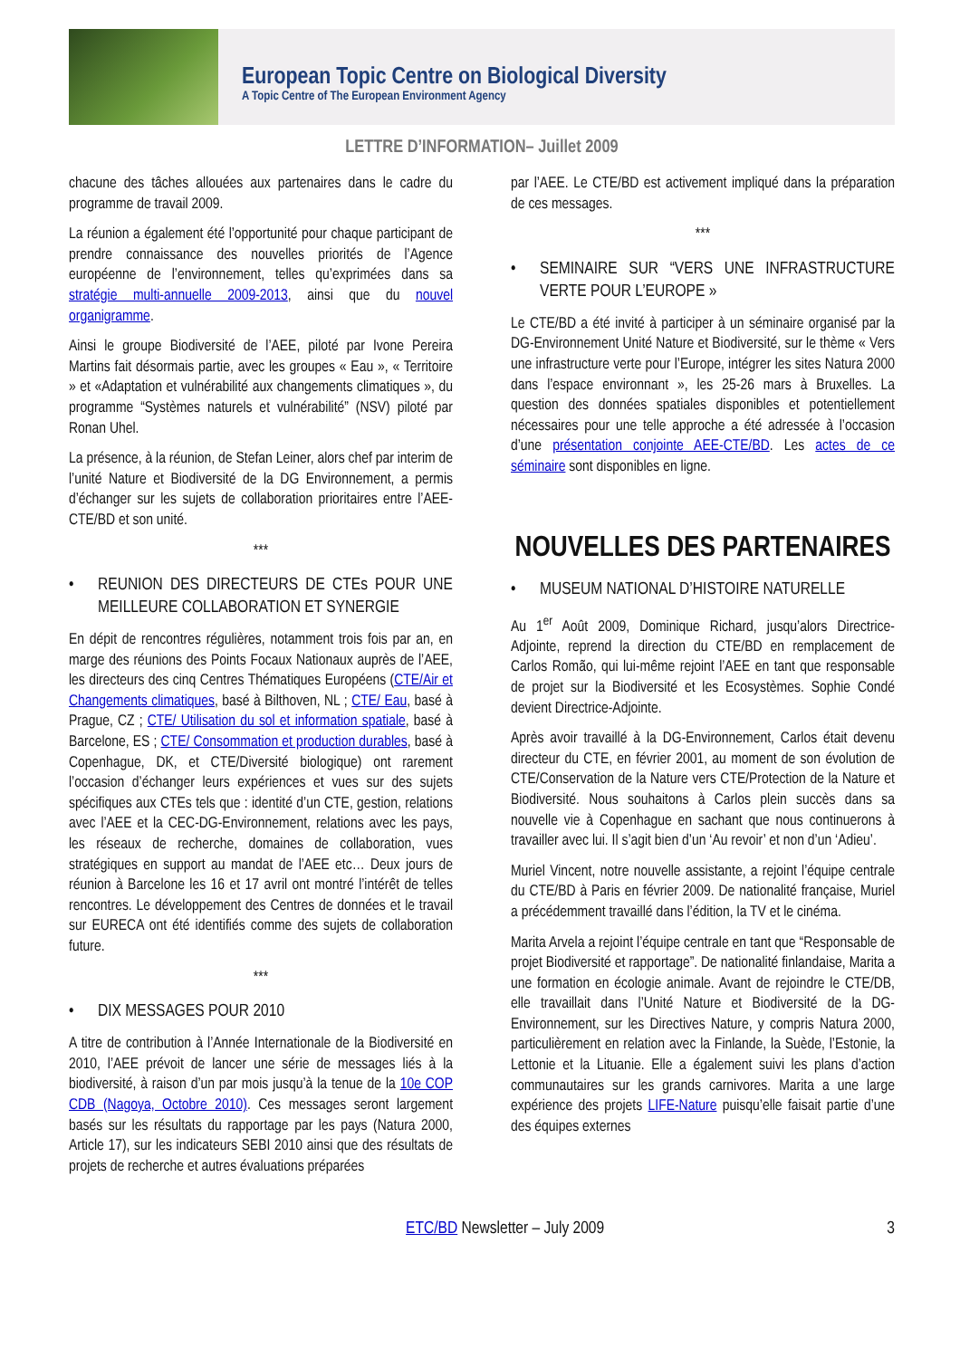European Topic Centre on Biological Diversity
A Topic Centre of The European Environment Agency
LETTRE D’INFORMATION– Juillet 2009
chacune des tâches allouées aux partenaires dans le cadre du programme de travail 2009.
La réunion a également été l’opportunité pour chaque participant de prendre connaissance des nouvelles priorités de l’Agence européenne de l’environnement, telles qu’exprimées dans sa stratégie multi-annuelle 2009-2013, ainsi que du nouvel organigramme.
Ainsi le groupe Biodiversité de l’AEE, piloté par Ivone Pereira Martins fait désormais partie, avec les groupes « Eau », « Territoire » et «Adaptation et vulnérabilité aux changements climatiques », du programme “Systèmes naturels et vulnérabilité” (NSV) piloté par Ronan Uhel.
La présence, à la réunion, de Stefan Leiner, alors chef par interim de l’unité Nature et Biodiversité de la DG Environnement, a permis d’échanger sur les sujets de collaboration prioritaires entre l’AEE-CTE/BD et son unité.
***
• REUNION DES DIRECTEURS DE CTEs POUR UNE MEILLEURE COLLABORATION ET SYNERGIE
En dépit de rencontres régulières, notamment trois fois par an, en marge des réunions des Points Focaux Nationaux auprès de l’AEE, les directeurs des cinq Centres Thématiques Européens (CTE/Air et Changements climatiques, basé à Bilthoven, NL ; CTE/ Eau, basé à Prague, CZ ; CTE/ Utilisation du sol et information spatiale, basé à Barcelone, ES ; CTE/ Consommation et production durables, basé à Copenhague, DK, et CTE/Diversité biologique) ont rarement l’occasion d’échanger leurs expériences et vues sur des sujets spécifiques aux CTEs tels que : identité d’un CTE, gestion, relations avec l’AEE et la CEC-DG-Environnement, relations avec les pays, les réseaux de recherche, domaines de collaboration, vues stratégiques en support au mandat de l’AEE etc… Deux jours de réunion à Barcelone les 16 et 17 avril ont montré l’intérêt de telles rencontres. Le développement des Centres de données et le travail sur EURECA ont été identifiés comme des sujets de collaboration future.
***
• DIX MESSAGES POUR 2010
A titre de contribution à l’Année Internationale de la Biodiversité en 2010, l’AEE prévoit de lancer une série de messages liés à la biodiversité, à raison d’un par mois jusqu’à la tenue de la 10e COP CDB (Nagoya, Octobre 2010). Ces messages seront largement basés sur les résultats du rapportage par les pays (Natura 2000, Article 17), sur les indicateurs SEBI 2010 ainsi que des résultats de projets de recherche et autres évaluations préparées
par l’AEE. Le CTE/BD est activement impliqué dans la préparation de ces messages.
***
• SEMINAIRE SUR “VERS UNE INFRASTRUCTURE VERTE POUR L’EUROPE »
Le CTE/BD a été invité à participer à un séminaire organisé par la DG-Environnement Unité Nature et Biodiversité, sur le thème « Vers une infrastructure verte pour l’Europe, intégrer les sites Natura 2000 dans l’espace environnant », les 25-26 mars à Bruxelles. La question des données spatiales disponibles et potentiellement nécessaires pour une telle approche a été adressée à l’occasion d’une présentation conjointe AEE-CTE/BD. Les actes de ce séminaire sont disponibles en ligne.
NOUVELLES DES PARTENAIRES
• MUSEUM NATIONAL D’HISTOIRE NATURELLE
Au 1<sup>er</sup> Août 2009, Dominique Richard, jusqu’alors Directrice-Adjointe, reprend la direction du CTE/BD en remplacement de Carlos Romão, qui lui-même rejoint l’AEE en tant que responsable de projet sur la Biodiversité et les Ecosystèmes. Sophie Condé devient Directrice-Adjointe.
Après avoir travaillé à la DG-Environnement, Carlos était devenu directeur du CTE, en février 2001, au moment de son évolution de CTE/Conservation de la Nature vers CTE/Protection de la Nature et Biodiversité. Nous souhaitons à Carlos plein succès dans sa nouvelle vie à Copenhague en sachant que nous continuerons à travailler avec lui. Il s’agit bien d’un ‘Au revoir’ et non d’un ‘Adieu’.
Muriel Vincent, notre nouvelle assistante, a rejoint l’équipe centrale du CTE/BD à Paris en février 2009. De nationalité française, Muriel a précédemment travaillé dans l’édition, la TV et le cinéma.
Marita Arvela a rejoint l’équipe centrale en tant que “Responsable de projet Biodiversité et rapportage”. De nationalité finlandaise, Marita a une formation en écologie animale. Avant de rejoindre le CTE/DB, elle travaillait dans l’Unité Nature et Biodiversité de la DG-Environnement, sur les Directives Nature, y compris Natura 2000, particulièrement en relation avec la Finlande, la Suède, l’Estonie, la Lettonie et la Lituanie. Elle a également suivi les plans d’action communautaires sur les grands carnivores. Marita a une large expérience des projets LIFE-Nature puisqu’elle faisait partie d’une des équipes externes
ETC/BD Newsletter – July 2009 3